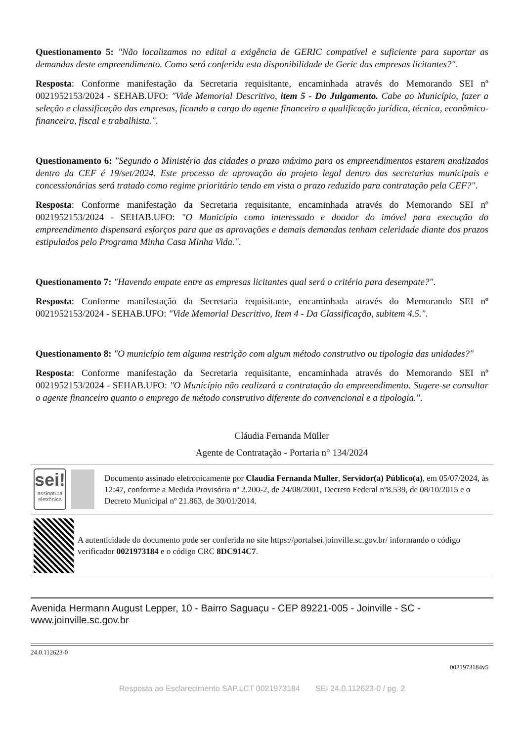Questionamento 5: "Não localizamos no edital a exigência de GERIC compatível e suficiente para suportar as demandas deste empreendimento. Como será conferida esta disponibilidade de Geric das empresas licitantes?".
Resposta: Conforme manifestação da Secretaria requisitante, encaminhada através do Memorando SEI nº 0021952153/2024 - SEHAB.UFO: "Vide Memorial Descritivo, item 5 - Do Julgamento. Cabe ao Município, fazer a seleção e classificação das empresas, ficando a cargo do agente financeiro a qualificação jurídica, técnica, econômico-financeira, fiscal e trabalhista.".
Questionamento 6: "Segundo o Ministério das cidades o prazo máximo para os empreendimentos estarem analizados dentro da CEF é 19/set/2024. Este processo de aprovação do projeto legal dentro das secretarias municipais e concessionárias será tratado como regime prioritário tendo em vista o prazo reduzido para contratação pela CEF?".
Resposta: Conforme manifestação da Secretaria requisitante, encaminhada através do Memorando SEI nº 0021952153/2024 - SEHAB.UFO: "O Município como interessado e doador do imóvel para execução do empreendimento dispensará esforços para que as aprovações e demais demandas tenham celeridade diante dos prazos estipulados pelo Programa Minha Casa Minha Vida.".
Questionamento 7: "Havendo empate entre as empresas licitantes qual será o critério para desempate?".
Resposta: Conforme manifestação da Secretaria requisitante, encaminhada através do Memorando SEI nº 0021952153/2024 - SEHAB.UFO: "Vide Memorial Descritivo, Item 4 - Da Classificação, subitem 4.5.".
Questionamento 8: "O município tem alguma restrição com algum método construtivo ou tipologia das unidades?"
Resposta: Conforme manifestação da Secretaria requisitante, encaminhada através do Memorando SEI nº 0021952153/2024 - SEHAB.UFO: "O Município não realizará a contratação do empreendimento. Sugere-se consultar o agente financeiro quanto o emprego de método construtivo diferente do convencional e a tipologia.".
Cláudia Fernanda Müller
Agente de Contratação - Portaria n° 134/2024
sei!
assinatura eletrônica
Documento assinado eletronicamente por Claudia Fernanda Muller, Servidor(a) Público(a), em 05/07/2024, às 12:47, conforme a Medida Provisória nº 2.200-2, de 24/08/2001, Decreto Federal nº8.539, de 08/10/2015 e o Decreto Municipal nº 21.863, de 30/01/2014.
A autenticidade do documento pode ser conferida no site https://portalsei.joinville.sc.gov.br/ informando o código verificador 0021973184 e o código CRC 8DC914C7.
Avenida Hermann August Lepper, 10 - Bairro Saguaçu - CEP 89221-005 - Joinville - SC - www.joinville.sc.gov.br
24.0.112623-0
0021973184v5
Resposta ao Esclarecimento SAP.LCT 0021973184 SEI 24.0.112623-0 / pg. 2